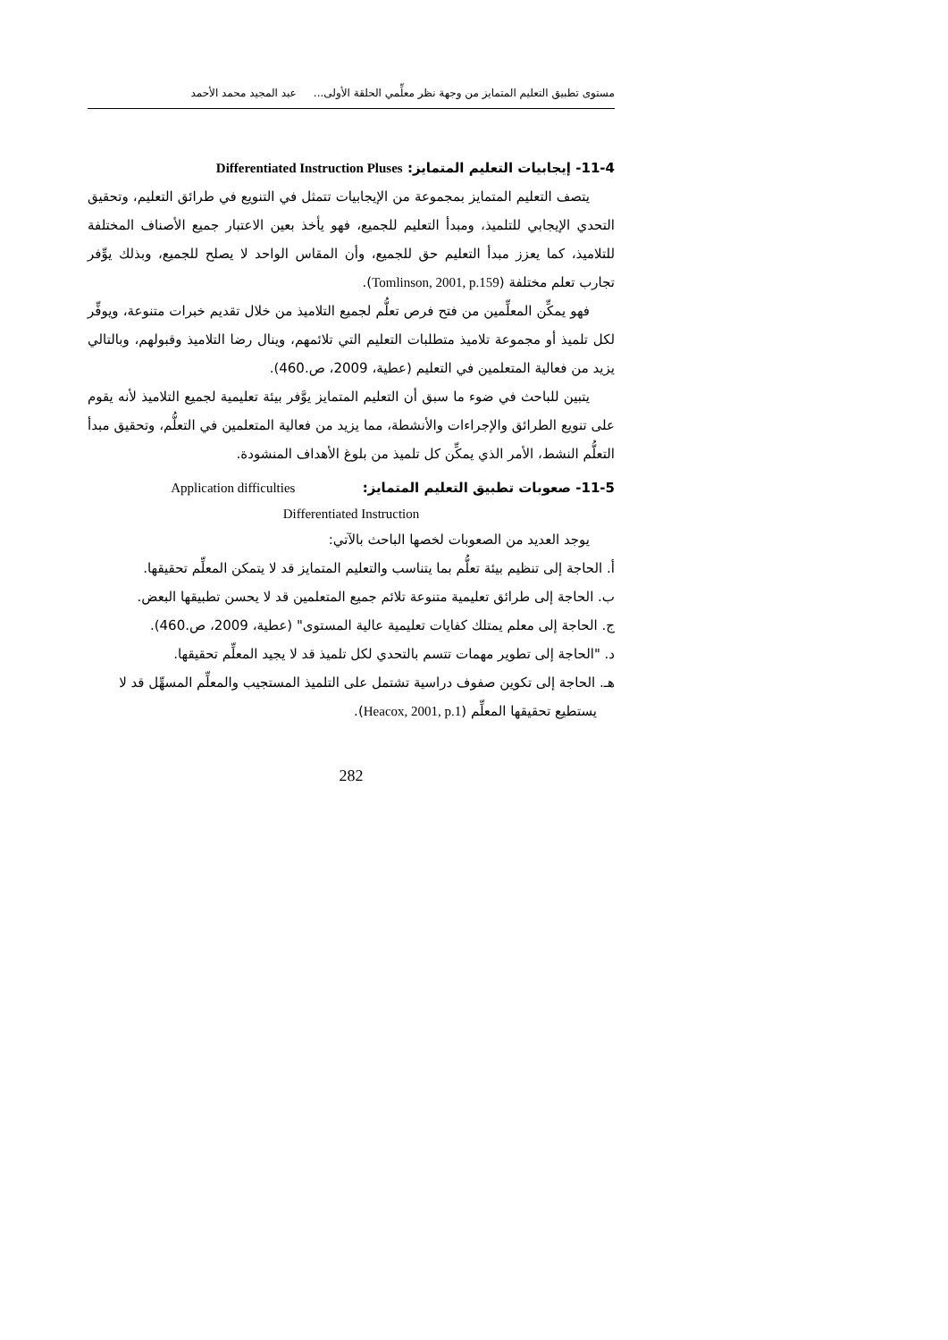مستوى تطبيق التعليم المتمايز من وجهة نظر معلِّمي الحلقة الأولى... عبد المجيد محمد الأحمد
11-4- إيجابيات التعليم المتمايز: Differentiated Instruction Pluses
يتصف التعليم المتمايز بمجموعة من الإيجابيات تتمثل في التنويع في طرائق التعليم، وتحقيق التحدي الإيجابي للتلميذ، ومبدأ التعليم للجميع، فهو يأخذ بعين الاعتبار جميع الأصناف المختلفة للتلاميذ، كما يعزز مبدأ التعليم حق للجميع، وأن المقاس الواحد لا يصلح للجميع، وبذلك يوِّفر تجارب تعلم مختلفة (Tomlinson, 2001, p.159).
فهو يمكِّن المعلِّمين من فتح فرص تعلُّم لجميع التلاميذ من خلال تقديم خبرات متنوعة، ويوفِّر لكل تلميذ أو مجموعة تلاميذ متطلبات التعليم التي تلائمهم، وينال رضا التلاميذ وقبولهم، وبالتالي يزيد من فعالية المتعلمين في التعليم (عطية، 2009، ص.460).
يتبين للباحث في ضوء ما سبق أن التعليم المتمايز يوَّفر بيئة تعليمية لجميع التلاميذ لأنه يقوم على تنويع الطرائق والإجراءات والأنشطة، مما يزيد من فعالية المتعلمين في التعلُّم، وتحقيق مبدأ التعلُّم النشط، الأمر الذي يمكِّن كل تلميذ من بلوغ الأهداف المنشودة.
11-5- صعوبات تطبيق التعليم المتمايز: Application difficulties
Differentiated Instruction
يوجد العديد من الصعوبات لخصها الباحث بالآتي:
أ. الحاجة إلى تنظيم بيئة تعلُّم بما يتناسب والتعليم المتمايز قد لا يتمكن المعلِّم تحقيقها.
ب. الحاجة إلى طرائق تعليمية متنوعة تلائم جميع المتعلمين قد لا يحسن تطبيقها البعض.
ج. الحاجة إلى معلم يمتلك كفايات تعليمية عالية المستوى" (عطية، 2009، ص.460).
د. "الحاجة إلى تطوير مهمات تتسم بالتحدي لكل تلميذ قد لا يجيد المعلِّم تحقيقها.
هـ. الحاجة إلى تكوين صفوف دراسية تشتمل على التلميذ المستجيب والمعلِّم المسهِّل قد لا يستطيع تحقيقها المعلِّم (Heacox, 2001, p.1).
282